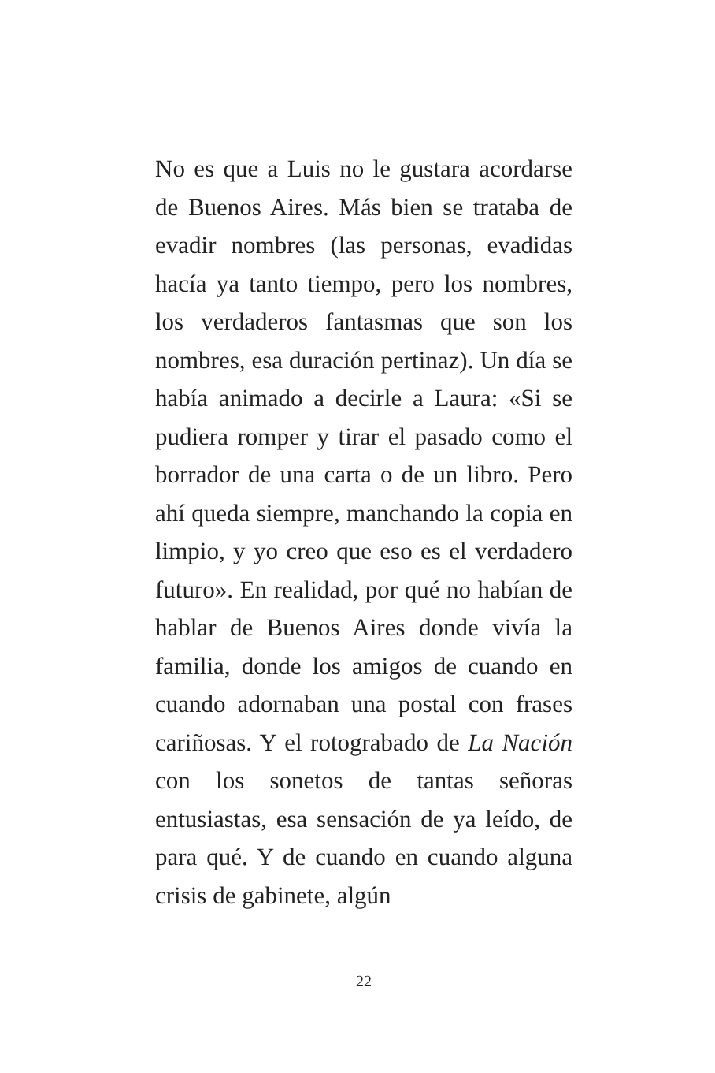No es que a Luis no le gustara acordarse de Buenos Aires. Más bien se trataba de evadir nombres (las personas, evadidas hacía ya tanto tiempo, pero los nombres, los verdaderos fantasmas que son los nombres, esa duración pertinaz). Un día se había animado a decirle a Laura: «Si se pudiera romper y tirar el pasado como el borrador de una carta o de un libro. Pero ahí queda siempre, manchando la copia en limpio, y yo creo que eso es el verdadero futuro». En realidad, por qué no habían de hablar de Buenos Aires donde vivía la familia, donde los amigos de cuando en cuando adornaban una postal con frases cariñosas. Y el rotograbado de La Nación con los sonetos de tantas señoras entusiastas, esa sensación de ya leído, de para qué. Y de cuando en cuando alguna crisis de gabinete, algún
22